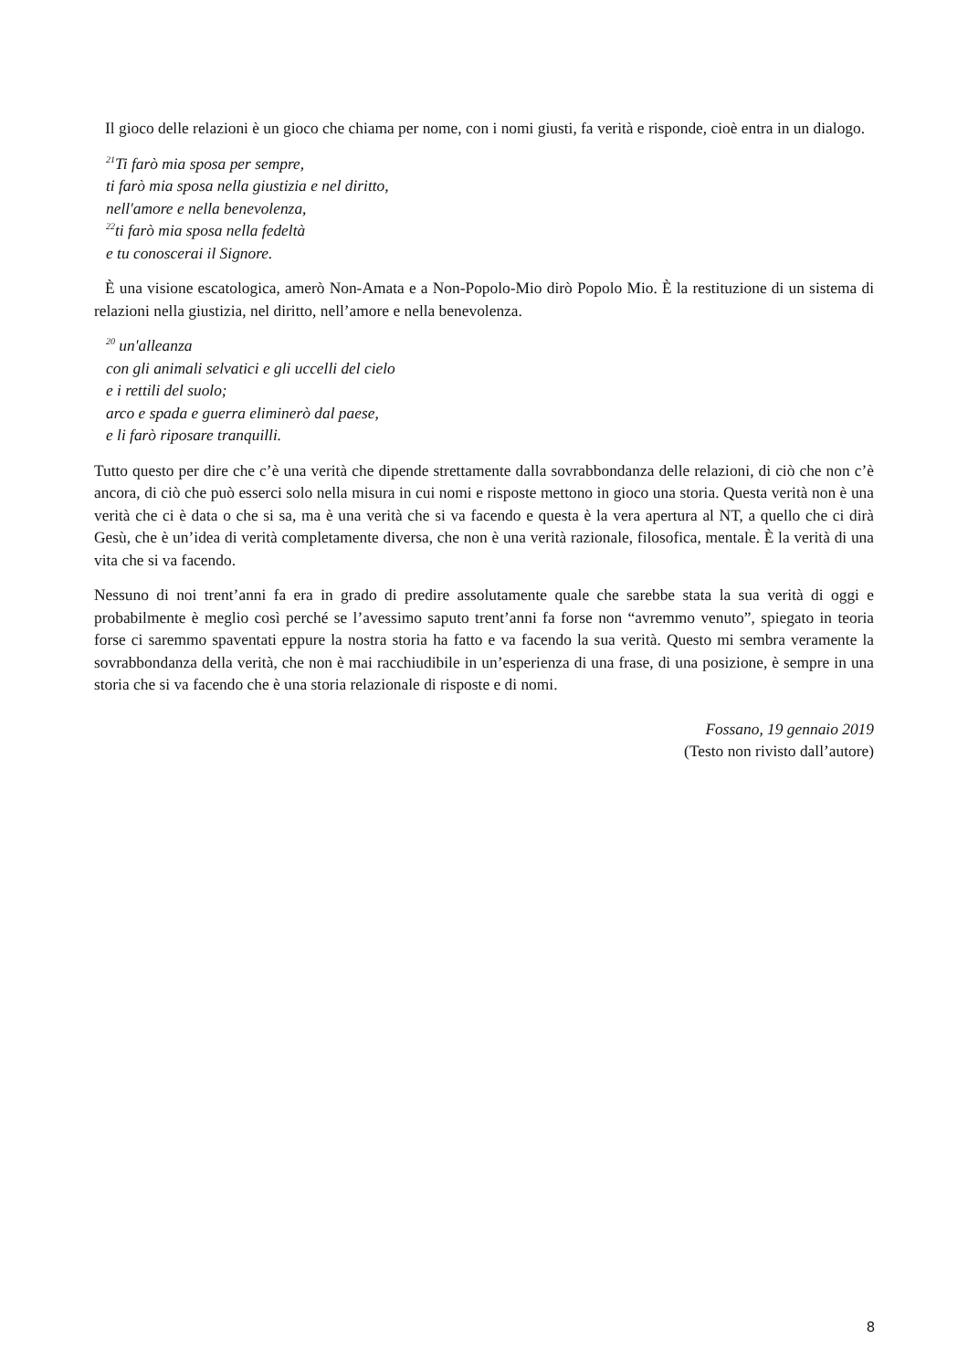Il gioco delle relazioni è un gioco che chiama per nome, con i nomi giusti, fa verità e risponde, cioè entra in un dialogo.
<sup>21</sup> Ti farò mia sposa per sempre,
ti farò mia sposa nella giustizia e nel diritto,
nell'amore e nella benevolenza,
<sup>22</sup> ti farò mia sposa nella fedeltà
e tu conoscerai il Signore.
È una visione escatologica, amerò Non-Amata e a Non-Popolo-Mio dirò Popolo Mio. È la restituzione di un sistema di relazioni nella giustizia, nel diritto, nell’amore e nella benevolenza.
<sup>20</sup> un'alleanza
con gli animali selvatici e gli uccelli del cielo
e i rettili del suolo;
arco e spada e guerra eliminerò dal paese,
e li farò riposare tranquilli.
Tutto questo per dire che c’è una verità che dipende strettamente dalla sovrabbondanza delle relazioni, di ciò che non c’è ancora, di ciò che può esserci solo nella misura in cui nomi e risposte mettono in gioco una storia. Questa verità non è una verità che ci è data o che si sa, ma è una verità che si va facendo e questa è la vera apertura al NT, a quello che ci dirà Gesù, che è un’idea di verità completamente diversa, che non è una verità razionale, filosofica, mentale. È la verità di una vita che si va facendo.
Nessuno di noi trent’anni fa era in grado di predire assolutamente quale che sarebbe stata la sua verità di oggi e probabilmente è meglio così perché se l’avessimo saputo trent’anni fa forse non “avremmo venuto”, spiegato in teoria forse ci saremmo spaventati eppure la nostra storia ha fatto e va facendo la sua verità. Questo mi sembra veramente la sovrabbondanza della verità, che non è mai racchiudibile in un’esperienza di una frase, di una posizione, è sempre in una storia che si va facendo che è una storia relazionale di risposte e di nomi.
Fossano, 19 gennaio 2019
(Testo non rivisto dall’autore)
8